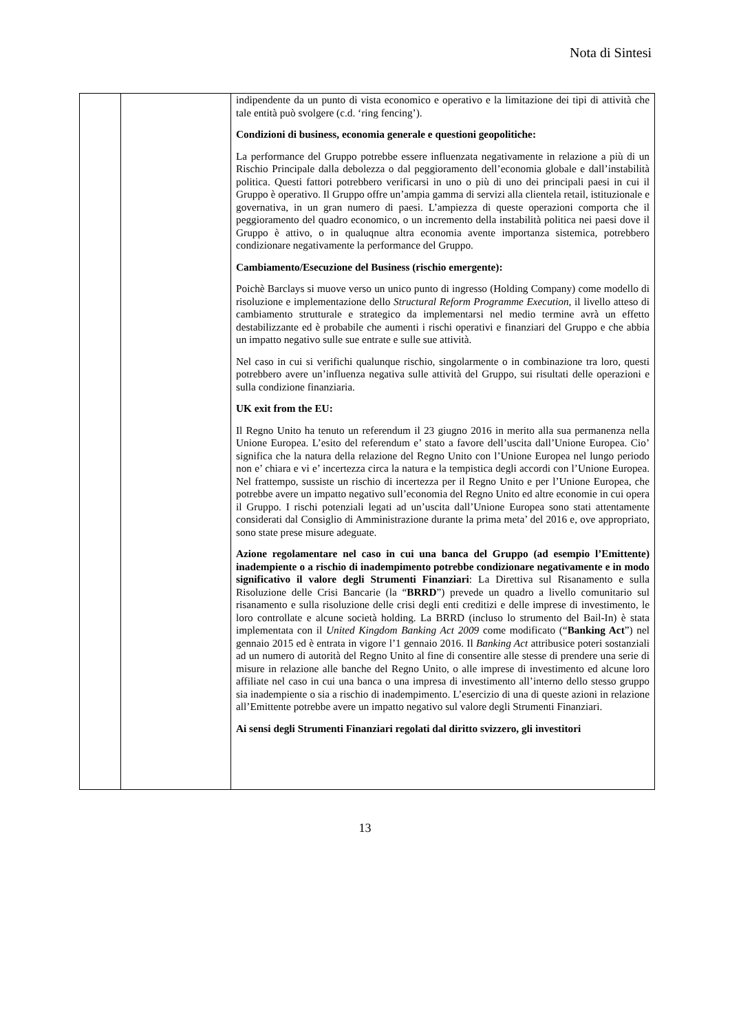Nota di Sintesi
| | | indipendente da un punto di vista economico e operativo e la limitazione dei tipi di attività che tale entità può svolgere (c.d. ‘ring fencing’). Condizioni di business, economia generale e questioni geopolitiche: La performance del Gruppo potrebbe essere influenzata negativamente in relazione a più di un Rischio Principale dalla debolezza o dal peggioramento dell’economia globale e dall’instabilità politica. Questi fattori potrebbero verificarsi in uno o più di uno dei principali paesi in cui il Gruppo è operativo. Il Gruppo offre un’ampia gamma di servizi alla clientela retail, istituzionale e governativa, in un gran numero di paesi. L’ampiezza di queste operazioni comporta che il peggioramento del quadro economico, o un incremento della instabilità politica nei paesi dove il Gruppo è attivo, o in qualuqnue altra economia avente importanza sistemica, potrebbero condizionare negativamente la performance del Gruppo. Cambiamento/Esecuzione del Business (rischio emergente): Poichè Barclays si muove verso un unico punto di ingresso (Holding Company) come modello di risoluzione e implementazione dello Structural Reform Programme Execution , il livello atteso di cambiamento strutturale e strategico da implementarsi nel medio termine avrà un effetto destabilizzante ed è probabile che aumenti i rischi operativi e finanziari del Gruppo e che abbia un impatto negativo sulle sue entrate e sulle sue attività. Nel caso in cui si verifichi qualunque rischio, singolarmente o in combinazione tra loro, questi potrebbero avere un’influenza negativa sulle attività del Gruppo, sui risultati delle operazioni e sulla condizione finanziaria. UK exit from the EU: Il Regno Unito ha tenuto un referendum il 23 giugno 2016 in merito alla sua permanenza nella Unione Europea. L’esito del referendum e’ stato a favore dell’uscita dall’Unione Europea. Cio’ significa che la natura della relazione del Regno Unito con l’Unione Europea nel lungo periodo non e’ chiara e vi e’ incertezza circa la natura e la tempistica degli accordi con l’Unione Europea. Nel frattempo, sussiste un rischio di incertezza per il Regno Unito e per l’Unione Europea, che potrebbe avere un impatto negativo sull’economia del Regno Unito ed altre economie in cui opera il Gruppo. I rischi potenziali legati ad un’uscita dall’Unione Europea sono stati attentamente considerati dal Consiglio di Amministrazione durante la prima meta’ del 2016 e, ove appropriato, sono state prese misure adeguate. Azione regolamentare nel caso in cui una banca del Gruppo (ad esempio l’Emittente) inadempiente o a rischio di inadempimento potrebbe condizionare negativamente e in modo significativo il valore degli Strumenti Finanziari : La Direttiva sul Risanamento e sulla Risoluzione delle Crisi Bancarie (la “ BRRD ”) prevede un quadro a livello comunitario sul risanamento e sulla risoluzione delle crisi degli enti creditizi e delle imprese di investimento, le loro controllate e alcune società holding. La BRRD (incluso lo strumento del Bail-In) è stata implementata con il United Kingdom Banking Act 2009 come modificato (“ Banking Act ”) nel gennaio 2015 ed è entrata in vigore l’1 gennaio 2016. Il Banking Act attribusice poteri sostanziali ad un numero di autorità del Regno Unito al fine di consentire alle stesse di prendere una serie di misure in relazione alle banche del Regno Unito, o alle imprese di investimento ed alcune loro affiliate nel caso in cui una banca o una impresa di investimento all’interno dello stesso gruppo sia inadempiente o sia a rischio di inadempimento. L’esercizio di una di queste azioni in relazione all’Emittente potrebbe avere un impatto negativo sul valore degli Strumenti Finanziari. Ai sensi degli Strumenti Finanziari regolati dal diritto svizzero, gli investitori |
13